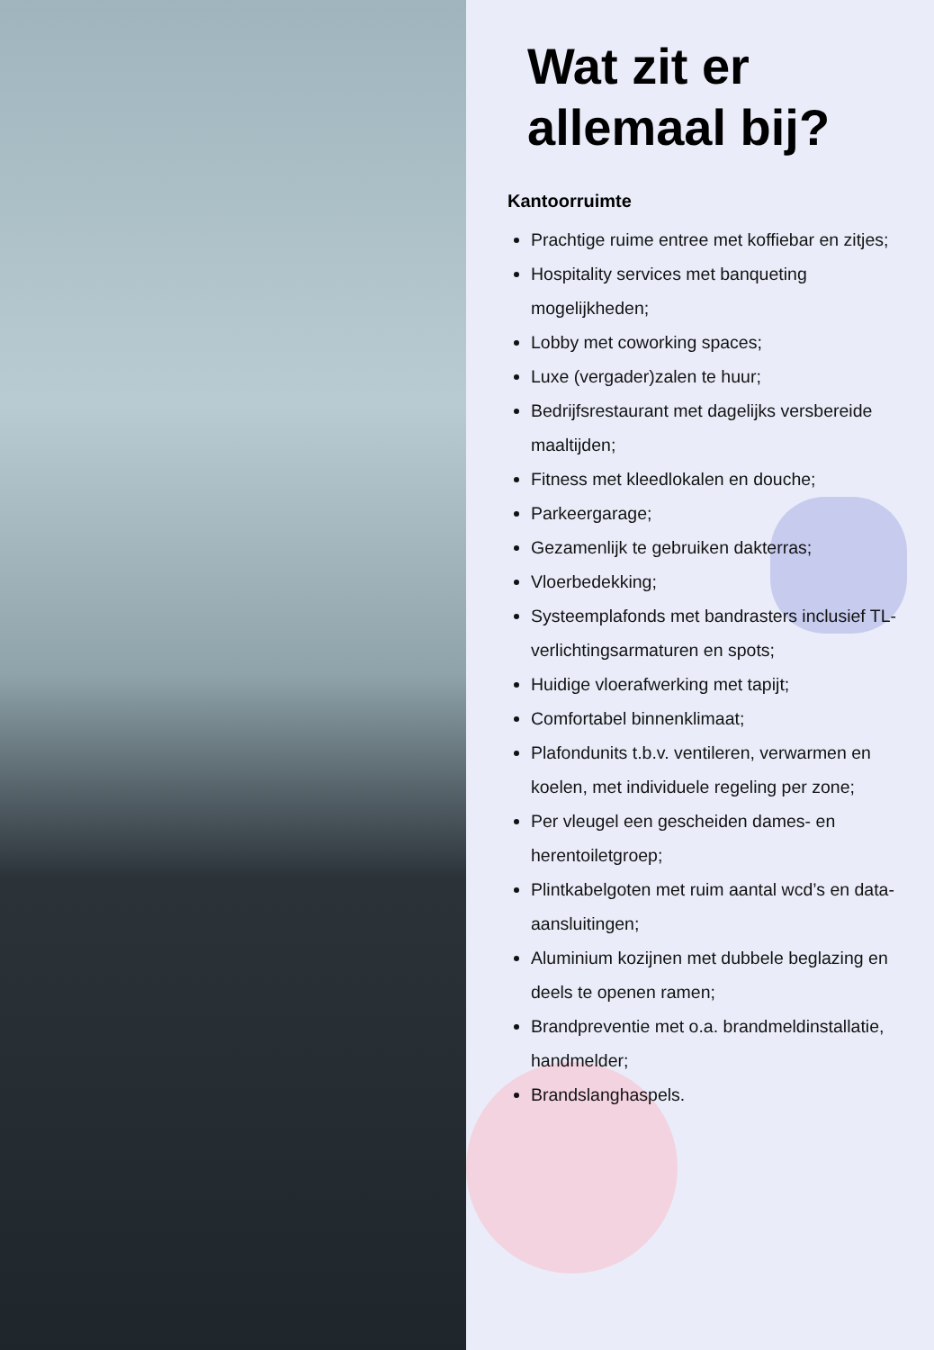Wat zit er allemaal bij?
Kantoorruimte
Prachtige ruime entree met koffiebar en zitjes;
Hospitality services met banqueting mogelijkheden;
Lobby met coworking spaces;
Luxe (vergader)zalen te huur;
Bedrijfsrestaurant met dagelijks versbereide maaltijden;
Fitness met kleedlokalen en douche;
Parkeergarage;
Gezamenlijk te gebruiken dakterras;
Vloerbedekking;
Systeemplafonds met bandrasters inclusief TL-verlichtingsarmaturen en spots;
Huidige vloerafwerking met tapijt;
Comfortabel binnenklimaat;
Plafondunits t.b.v. ventileren, verwarmen en koelen, met individuele regeling per zone;
Per vleugel een gescheiden dames- en herentoiletgroep;
Plintkabelgoten met ruim aantal wcd’s en data-aansluitingen;
Aluminium kozijnen met dubbele beglazing en deels te openen ramen;
Brandpreventie met o.a. brandmeldinstallatie, handmelder;
Brandslanghaspels.